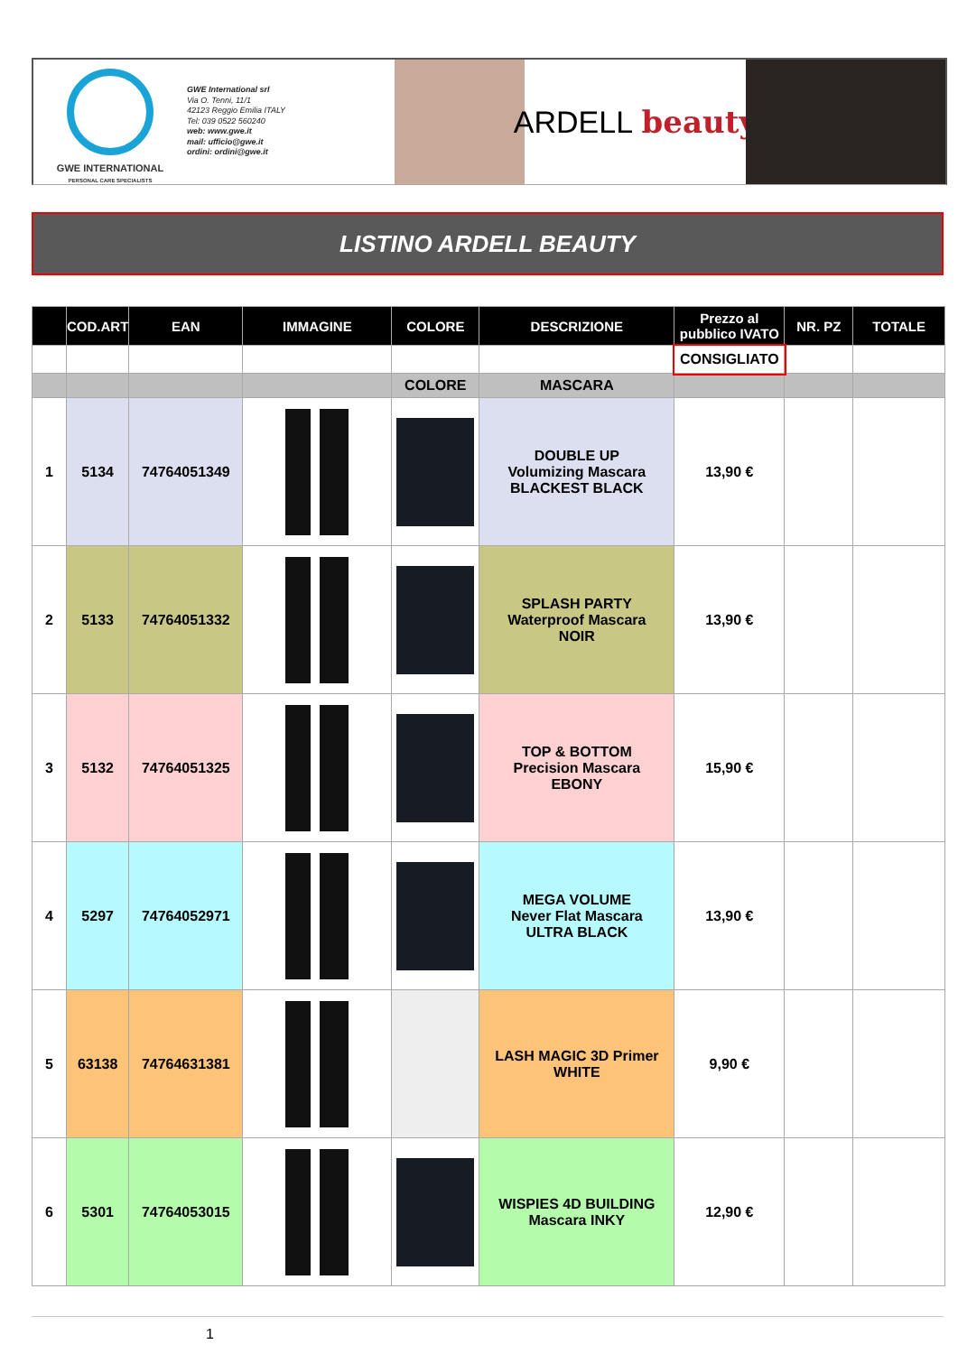GWE INTERNATIONAL
PERSONAL CARE SPECIALISTS
GWE International srl
Via O. Tenni, 11/1
42123 Reggio Emilia ITALY
Tel: 039 0522 560240
web: www.gwe.it
mail: ufficio@gwe.it
ordini: ordini@gwe.it
ARDELL beauty
LISTINO ARDELL BEAUTY
| | COD.ART | EAN | IMMAGINE | COLORE | DESCRIZIONE | Prezzo al pubblico IVATO | NR. PZ | TOTALE |
| --- | --- | --- | --- | --- | --- | --- | --- | --- |
| | | | | | | CONSIGLIATO | | |
| | | | | COLORE | MASCARA | | | |
| 1 | 5134 | 74764051349 | | | DOUBLE UP Volumizing Mascara BLACKEST BLACK | 13,90 € | | |
| 2 | 5133 | 74764051332 | | | SPLASH PARTY Waterproof Mascara NOIR | 13,90 € | | |
| 3 | 5132 | 74764051325 | | | TOP & BOTTOM Precision Mascara EBONY | 15,90 € | | |
| 4 | 5297 | 74764052971 | | | MEGA VOLUME Never Flat Mascara ULTRA BLACK | 13,90 € | | |
| 5 | 63138 | 74764631381 | | | LASH MAGIC 3D Primer WHITE | 9,90 € | | |
| 6 | 5301 | 74764053015 | | | WISPIES 4D BUILDING Mascara INKY | 12,90 € | | |
1